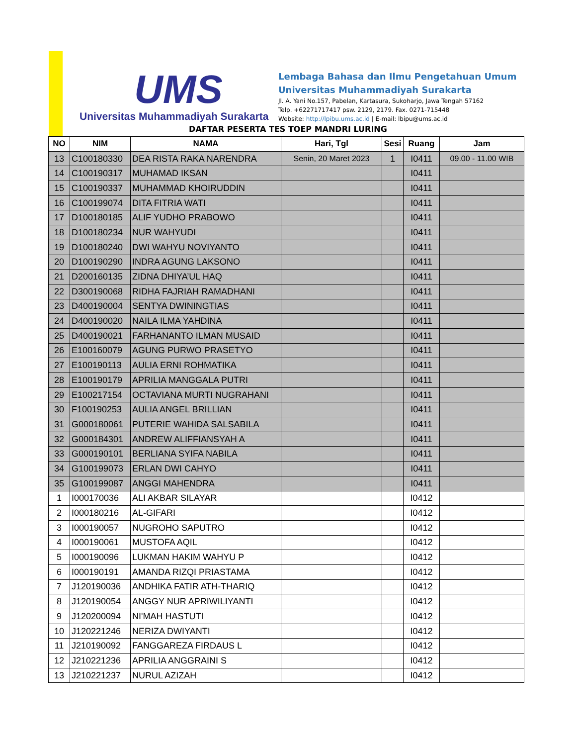UMS
Universitas Muhammadiyah Surakarta
Lembaga Bahasa dan Ilmu Pengetahuan Umum
Universitas Muhammadiyah Surakarta
Jl. A. Yani No.157, Pabelan, Kartasura, Sukoharjo, Jawa Tengah 57162
Telp. +62271717417 psw. 2129, 2179. Fax. 0271-715448
Website: http://lpibu.ums.ac.id | E-mail: lbipu@ums.ac.id
DAFTAR PESERTA TES TOEP MANDRI LURING
| NO | NIM | NAMA | Hari, Tgl | Sesi | Ruang | Jam |
| --- | --- | --- | --- | --- | --- | --- |
| 13 | C100180330 | DEA RISTA RAKA NARENDRA | Senin, 20 Maret 2023 | 1 | I0411 | 09.00 - 11.00 WIB |
| 14 | C100190317 | MUHAMAD IKSAN | | | I0411 | |
| 15 | C100190337 | MUHAMMAD KHOIRUDDIN | | | I0411 | |
| 16 | C100199074 | DITA FITRIA WATI | | | I0411 | |
| 17 | D100180185 | ALIF YUDHO PRABOWO | | | I0411 | |
| 18 | D100180234 | NUR WAHYUDI | | | I0411 | |
| 19 | D100180240 | DWI WAHYU NOVIYANTO | | | I0411 | |
| 20 | D100190290 | INDRA AGUNG LAKSONO | | | I0411 | |
| 21 | D200160135 | ZIDNA DHIYA’UL HAQ | | | I0411 | |
| 22 | D300190068 | RIDHA FAJRIAH RAMADHANI | | | I0411 | |
| 23 | D400190004 | SENTYA DWININGTIAS | | | I0411 | |
| 24 | D400190020 | NAILA ILMA YAHDINA | | | I0411 | |
| 25 | D400190021 | FARHANANTO ILMAN MUSAID | | | I0411 | |
| 26 | E100160079 | AGUNG PURWO PRASETYO | | | I0411 | |
| 27 | E100190113 | AULIA ERNI ROHMATIKA | | | I0411 | |
| 28 | E100190179 | APRILIA MANGGALA PUTRI | | | I0411 | |
| 29 | E100217154 | OCTAVIANA MURTI NUGRAHANI | | | I0411 | |
| 30 | F100190253 | AULIA ANGEL BRILLIAN | | | I0411 | |
| 31 | G000180061 | PUTERIE WAHIDA SALSABILA | | | I0411 | |
| 32 | G000184301 | ANDREW ALIFFIANSYAH A | | | I0411 | |
| 33 | G000190101 | BERLIANA SYIFA NABILA | | | I0411 | |
| 34 | G100199073 | ERLAN DWI CAHYO | | | I0411 | |
| 35 | G100199087 | ANGGI MAHENDRA | | | I0411 | |
| 1 | I000170036 | ALI AKBAR SILAYAR | | | I0412 | |
| 2 | I000180216 | AL-GIFARI | | | I0412 | |
| 3 | I000190057 | NUGROHO SAPUTRO | | | I0412 | |
| 4 | I000190061 | MUSTOFA AQIL | | | I0412 | |
| 5 | I000190096 | LUKMAN HAKIM WAHYU P | | | I0412 | |
| 6 | I000190191 | AMANDA RIZQI PRIASTAMA | | | I0412 | |
| 7 | J120190036 | ANDHIKA FATIR ATH-THARIQ | | | I0412 | |
| 8 | J120190054 | ANGGY NUR APRIWILIYANTI | | | I0412 | |
| 9 | J120200094 | NI'MAH HASTUTI | | | I0412 | |
| 10 | J120221246 | NERIZA DWIYANTI | | | I0412 | |
| 11 | J210190092 | FANGGAREZA FIRDAUS L | | | I0412 | |
| 12 | J210221236 | APRILIA ANGGRAINI S | | | I0412 | |
| 13 | J210221237 | NURUL AZIZAH | | | I0412 | |